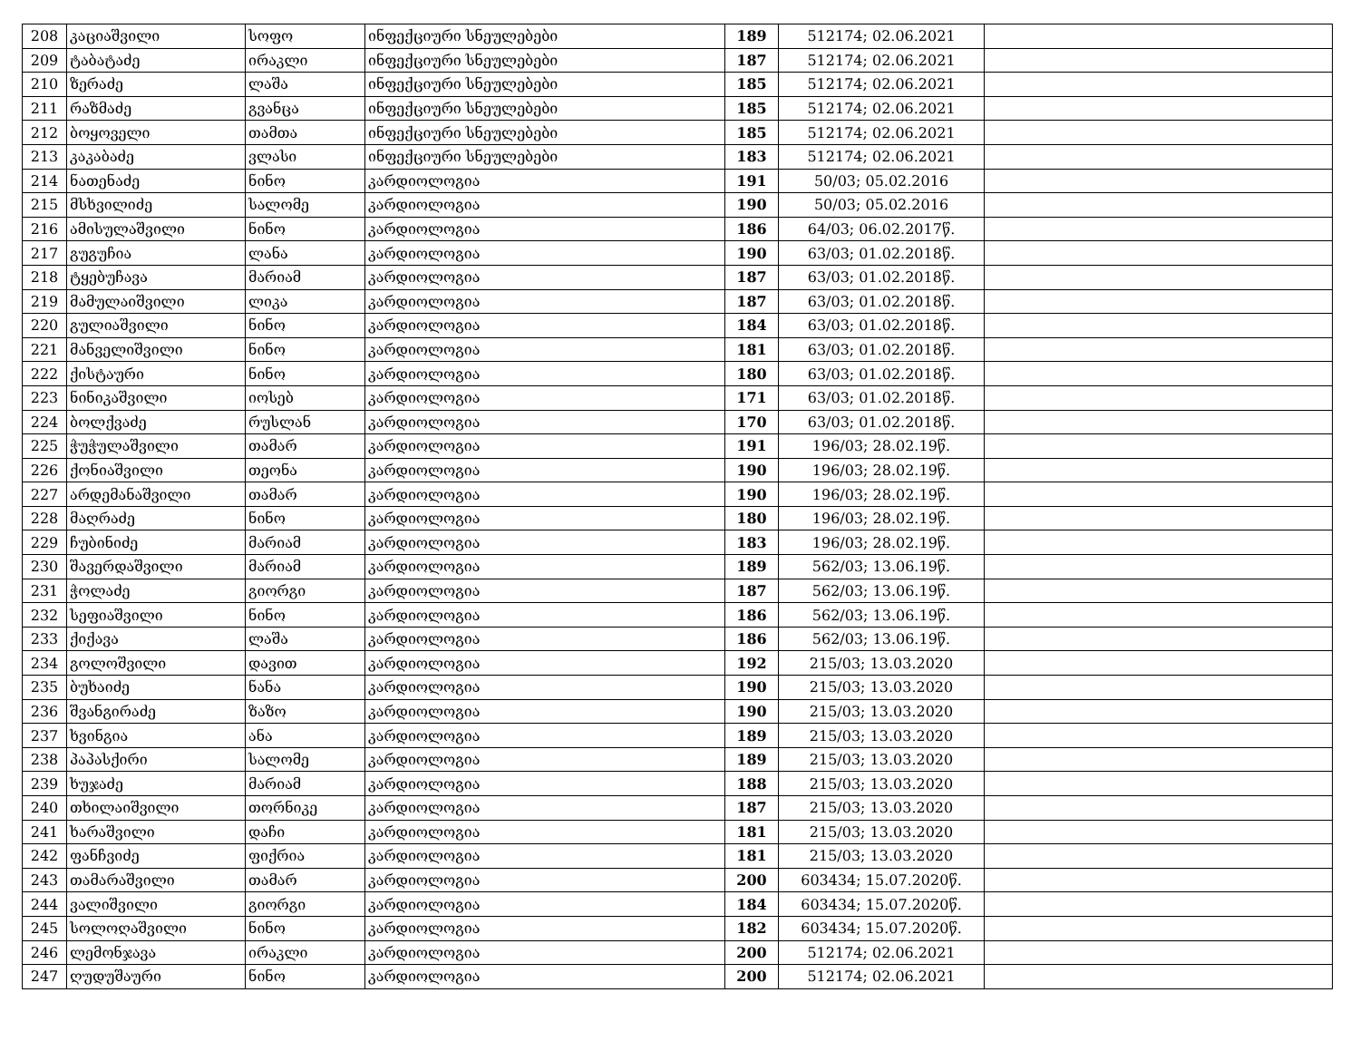| 208 | კაციაშვილი | სოფო | ინფექციური სნეულებები | 189 | 512174; 02.06.2021 | |
| 209 | ტაბატაძე | ირაკლი | ინფექციური სნეულებები | 187 | 512174; 02.06.2021 | |
| 210 | ზერაძე | ლაშა | ინფექციური სნეულებები | 185 | 512174; 02.06.2021 | |
| 211 | რაზმაძე | გვანცა | ინფექციური სნეულებები | 185 | 512174; 02.06.2021 | |
| 212 | ბოყოველი | თამთა | ინფექციური სნეულებები | 185 | 512174; 02.06.2021 | |
| 213 | კაკაბაძე | ვლასი | ინფექციური სნეულებები | 183 | 512174; 02.06.2021 | |
| 214 | ნათენაძე | ნინო | კარდიოლოგია | 191 | 50/03; 05.02.2016 | |
| 215 | მსხვილიძე | სალომე | კარდიოლოგია | 190 | 50/03; 05.02.2016 | |
| 216 | ამისულაშვილი | ნინო | კარდიოლოგია | 186 | 64/03; 06.02.2017წ. | |
| 217 | გუგუჩია | ლანა | კარდიოლოგია | 190 | 63/03; 01.02.2018წ. | |
| 218 | ტყებუჩავა | მარიამ | კარდიოლოგია | 187 | 63/03; 01.02.2018წ. | |
| 219 | მამულაიშვილი | ლიკა | კარდიოლოგია | 187 | 63/03; 01.02.2018წ. | |
| 220 | გულიაშვილი | ნინო | კარდიოლოგია | 184 | 63/03; 01.02.2018წ. | |
| 221 | მანველიშვილი | ნინო | კარდიოლოგია | 181 | 63/03; 01.02.2018წ. | |
| 222 | ქისტაური | ნინო | კარდიოლოგია | 180 | 63/03; 01.02.2018წ. | |
| 223 | ნინიკაშვილი | იოსებ | კარდიოლოგია | 171 | 63/03; 01.02.2018წ. | |
| 224 | ბოლქვაძე | რუსლან | კარდიოლოგია | 170 | 63/03; 01.02.2018წ. | |
| 225 | ჭუჭულაშვილი | თამარ | კარდიოლოგია | 191 | 196/03; 28.02.19წ. | |
| 226 | ქონიაშვილი | თეონა | კარდიოლოგია | 190 | 196/03; 28.02.19წ. | |
| 227 | არდემანაშვილი | თამარ | კარდიოლოგია | 190 | 196/03; 28.02.19წ. | |
| 228 | მაღრაძე | ნინო | კარდიოლოგია | 180 | 196/03; 28.02.19წ. | |
| 229 | ჩუბინიძე | მარიამ | კარდიოლოგია | 183 | 196/03; 28.02.19წ. | |
| 230 | შავერდაშვილი | მარიამ | კარდიოლოგია | 189 | 562/03; 13.06.19წ. | |
| 231 | ჭოლაძე | გიორგი | კარდიოლოგია | 187 | 562/03; 13.06.19წ. | |
| 232 | სეფიაშვილი | ნინო | კარდიოლოგია | 186 | 562/03; 13.06.19წ. | |
| 233 | ქიქავა | ლაშა | კარდიოლოგია | 186 | 562/03; 13.06.19წ. | |
| 234 | გოლოშვილი | დავით | კარდიოლოგია | 192 | 215/03; 13.03.2020 | |
| 235 | ბუხაიძე | ნანა | კარდიოლოგია | 190 | 215/03; 13.03.2020 | |
| 236 | შვანგირაძე | ზაზო | კარდიოლოგია | 190 | 215/03; 13.03.2020 | |
| 237 | ხვინგია | ანა | კარდიოლოგია | 189 | 215/03; 13.03.2020 | |
| 238 | პაპასქირი | სალომე | კარდიოლოგია | 189 | 215/03; 13.03.2020 | |
| 239 | ხუჯაძე | მარიამ | კარდიოლოგია | 188 | 215/03; 13.03.2020 | |
| 240 | თხილაიშვილი | თორნიკე | კარდიოლოგია | 187 | 215/03; 13.03.2020 | |
| 241 | ხარაშვილი | დაჩი | კარდიოლოგია | 181 | 215/03; 13.03.2020 | |
| 242 | ფანჩვიძე | ფიქრია | კარდიოლოგია | 181 | 215/03; 13.03.2020 | |
| 243 | თამარაშვილი | თამარ | კარდიოლოგია | 200 | 603434; 15.07.2020წ. | |
| 244 | ვალიშვილი | გიორგი | კარდიოლოგია | 184 | 603434; 15.07.2020წ. | |
| 245 | სოლოღაშვილი | ნინო | კარდიოლოგია | 182 | 603434; 15.07.2020წ. | |
| 246 | ლემონჯავა | ირაკლი | კარდიოლოგია | 200 | 512174; 02.06.2021 | |
| 247 | ღუდუშაური | ნინო | კარდიოლოგია | 200 | 512174; 02.06.2021 | |